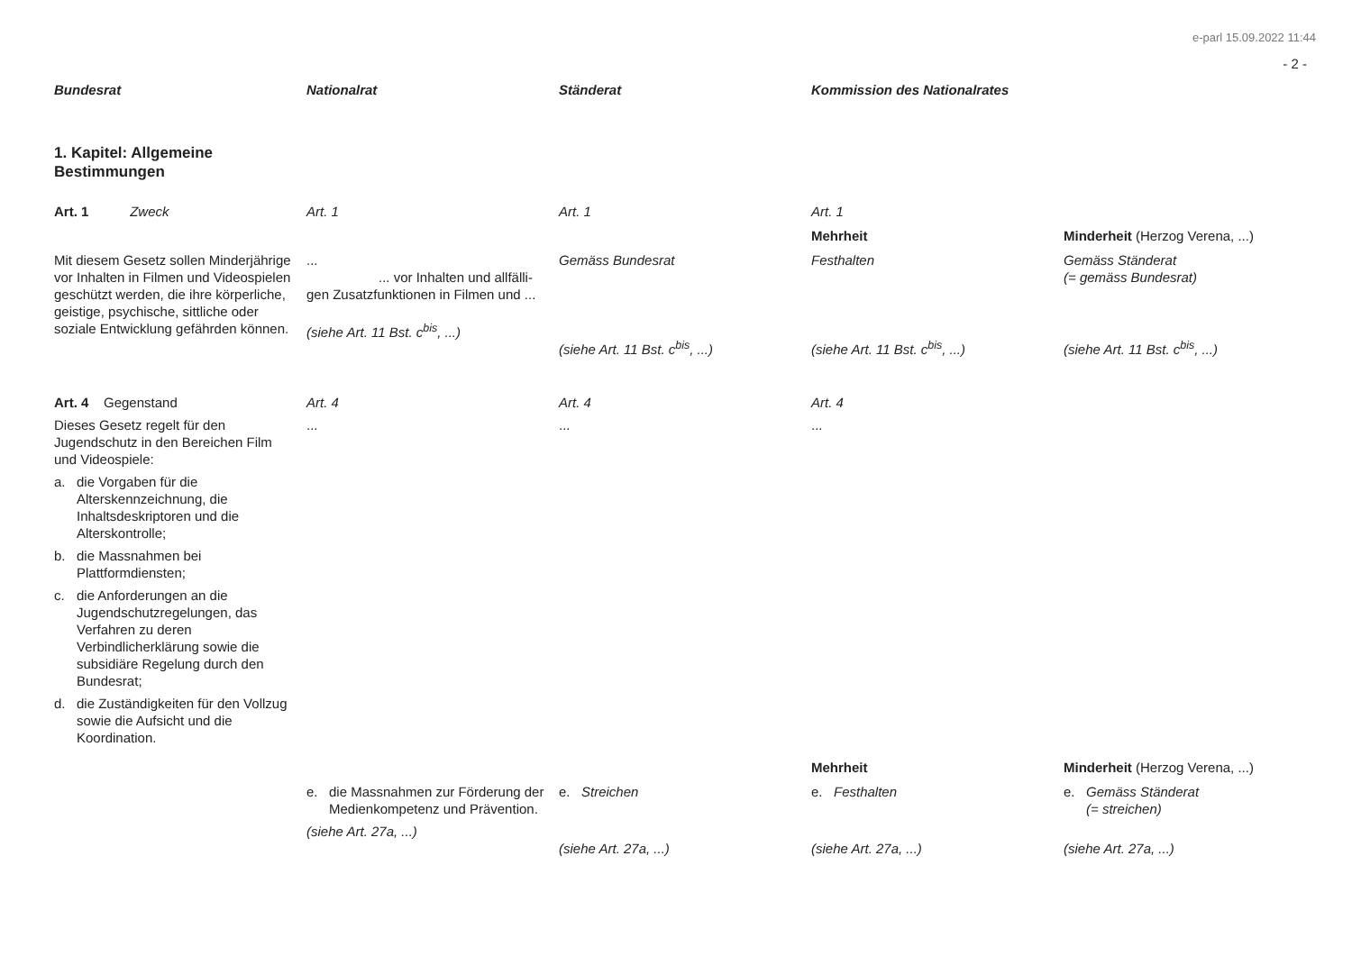e-parl 15.09.2022 11:44
- 2 -
| Bundesrat | Nationalrat | Ständerat | Kommission des Nationalrates | |
| --- | --- | --- | --- | --- |
| 1. Kapitel: Allgemeine Bestimmungen | | | | |
| Art. 1 Zweck | Art. 1 | Art. 1 | Art. 1 | |
| | | | Mehrheit | Minderheit (Herzog Verena, ...) |
| Mit diesem Gesetz sollen Minderjährige vor Inhalten in Filmen und Videospielen geschützt werden, die ihre körperliche, geistige, psychische, sittliche oder soziale Entwicklung gefährden können. | ... ... vor Inhalten und allfälli- gen Zusatzfunktionen in Filmen und ... (siehe Art. 11 Bst. c<sup>bis</sup>, ...) | Gemäss Bundesrat (siehe Art. 11 Bst. c<sup>bis</sup>, ...) | Festhalten (siehe Art. 11 Bst. c<sup>bis</sup>, ...) | Gemäss Ständerat (= gemäss Bundesrat) (siehe Art. 11 Bst. c<sup>bis</sup>, ...) |
| Art. 4 Gegenstand | Art. 4 | Art. 4 | Art. 4 | |
| Dieses Gesetz regelt für den Jugendschutz in den Bereichen Film und Videospiele: a. die Vorgaben für die Alterskennzeichnung, die Inhaltsdeskriptoren und die Alterskontrolle; b. die Massnahmen bei Plattformdiensten; c. die Anforderungen an die Jugendschutzregelungen, das Verfahren zu deren Verbindlicherklärung sowie die subsidiäre Regelung durch den Bundesrat; d. die Zuständigkeiten für den Vollzug sowie die Aufsicht und die Koordination. | ... | ... | ... | |
| | | | Mehrheit | Minderheit (Herzog Verena, ...) |
| | e. die Massnahmen zur Förderung der Medienkompetenz und Prävention. (siehe Art. 27a, ...) | e. Streichen (siehe Art. 27a, ...) | e. Festhalten (siehe Art. 27a, ...) | e. Gemäss Ständerat (= streichen) (siehe Art. 27a, ...) |